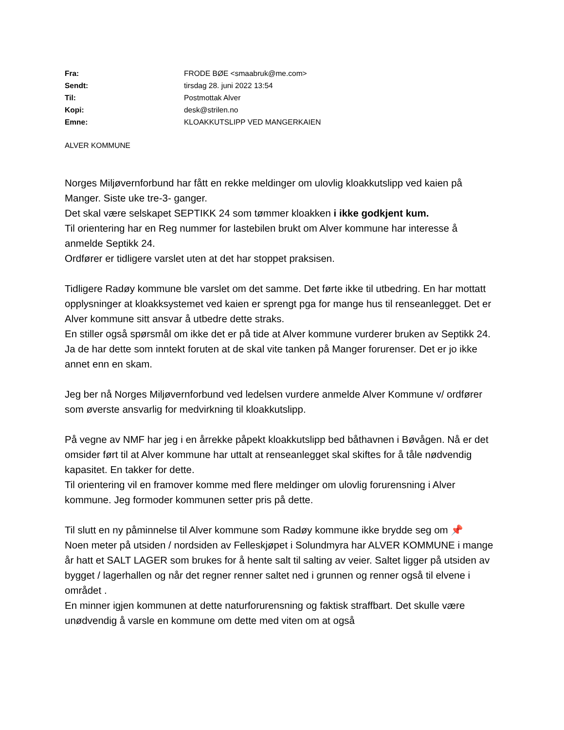| Fra: | FRODE BØE <smaabruk@me.com> |
| Sendt: | tirsdag 28. juni 2022 13:54 |
| Til: | Postmottak Alver |
| Kopi: | desk@strilen.no |
| Emne: | KLOAKKUTSLIPP VED MANGERKAIEN |
ALVER KOMMUNE
Norges Miljøvernforbund har fått en rekke meldinger om ulovlig kloakkutslipp ved kaien på Manger. Siste uke tre-3- ganger.
Det skal være selskapet SEPTIKK 24 som tømmer kloakken i ikke godkjent kum.
Til orientering har en Reg nummer for lastebilen brukt om Alver kommune har interesse å anmelde Septikk 24.
Ordfører er tidligere varslet uten at det har stoppet praksisen.
Tidligere Radøy kommune ble varslet om det samme. Det førte ikke til utbedring. En har mottatt opplysninger at kloakksystemet ved kaien er sprengt pga for mange hus til renseanlegget. Det er Alver kommune sitt ansvar å utbedre dette straks.
En stiller også spørsmål om ikke det er på tide at Alver kommune vurderer bruken av Septikk 24. Ja de har dette som inntekt foruten at de skal vite tanken på Manger forurenser. Det er jo ikke annet enn en skam.
Jeg ber nå Norges Miljøvernforbund ved ledelsen vurdere anmelde Alver Kommune v/ ordfører som øverste ansvarlig for medvirkning til kloakkutslipp.
På vegne av NMF har jeg i en årrekke påpekt kloakkutslipp bed båthavnen i Bøvågen. Nå er det omsider ført til at Alver kommune har uttalt at renseanlegget skal skiftes for å tåle nødvendig kapasitet. En takker for dette.
Til orientering vil en framover komme med flere meldinger om ulovlig forurensning i Alver kommune. Jeg formoder kommunen setter pris på dette.
Til slutt en ny påminnelse til Alver kommune som Radøy kommune ikke brydde seg om 📌
Noen meter på utsiden / nordsiden av Felleskjøpet i Solundmyra har ALVER KOMMUNE i mange år hatt et SALT LAGER som brukes for å hente salt til salting av veier. Saltet ligger på utsiden av bygget / lagerhallen og når det regner renner saltet ned i grunnen og renner også til elvene i området .
En minner igjen kommunen at dette naturforurensning og faktisk straffbart. Det skulle være unødvendig å varsle en kommune om dette med viten om at også